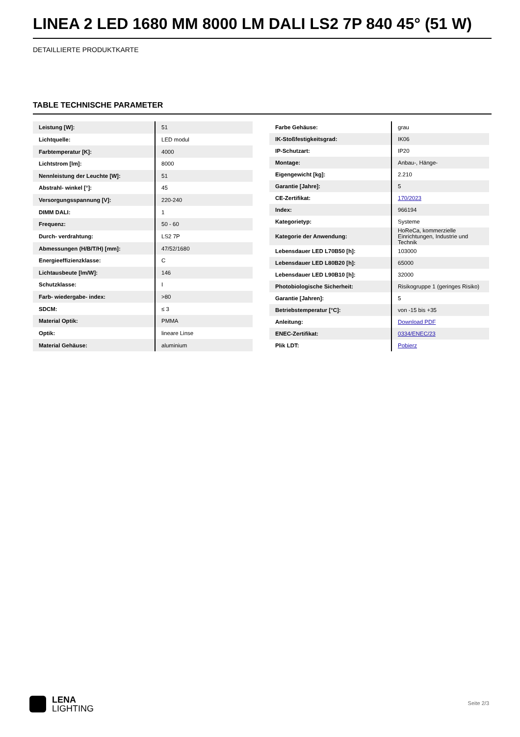LINEA 2 LED 1680 MM 8000 LM DALI LS2 7P 840 45° (51 W)
DETAILLIERTE PRODUKTKARTE
TABLE TECHNISCHE PARAMETER
| Leistung [W]: | 51 |
| Lichtquelle: | LED modul |
| Farbtemperatur [K]: | 4000 |
| Lichtstrom [lm]: | 8000 |
| Nennleistung der Leuchte [W]: | 51 |
| Abstrahl- winkel [°]: | 45 |
| Versorgungsspannung [V]: | 220-240 |
| DIMM DALI: | 1 |
| Frequenz: | 50 - 60 |
| Durch- verdrahtung: | LS2 7P |
| Abmessungen (H/B/T/H) [mm]: | 47/52/1680 |
| Energieeffizienzklasse: | C |
| Lichtausbeute [lm/W]: | 146 |
| Schutzklasse: | I |
| Farb- wiedergabe- index: | >80 |
| SDCM: | ≤ 3 |
| Material Optik: | PMMA |
| Optik: | lineare Linse |
| Material Gehäuse: | aluminium |
| Farbe Gehäuse: | grau |
| IK-Stoßfestigkeitsgrad: | IK06 |
| IP-Schutzart: | IP20 |
| Montage: | Anbau-, Hänge- |
| Eigengewicht [kg]: | 2.210 |
| Garantie [Jahre]: | 5 |
| CE-Zertifikat: | 170/2023 |
| Index: | 966194 |
| Kategorietyp: | Systeme |
| Kategorie der Anwendung: | HoReCa, kommerzielle Einrichtungen, Industrie und Technik |
| Lebensdauer LED L70B50 [h]: | 103000 |
| Lebensdauer LED L80B20 [h]: | 65000 |
| Lebensdauer LED L90B10 [h]: | 32000 |
| Photobiologische Sicherheit: | Risikogruppe 1 (geringes Risiko) |
| Garantie [Jahren]: | 5 |
| Betriebstemperatur [°C]: | von -15 bis +35 |
| Anleitung: | Download PDF |
| ENEC-Zertifikat: | 0334/ENEC/23 |
| Plik LDT: | Pobierz |
LENA
LIGHTING
Seite 2/3